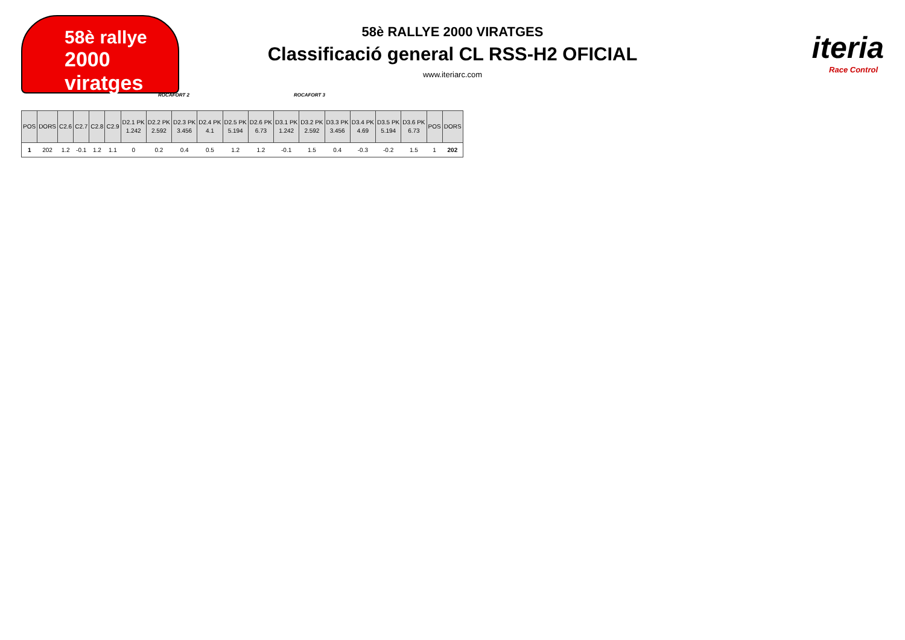58è rallye
2000 viratges
iteria
Race Control
58è RALLYE 2000 VIRATGES
Classificació general CL RSS-H2 OFICIAL
www.iteriarc.com
ROCAFORT 2 ROCAFORT 3
| POS | DORS | C2.6 | C2.7 | C2.8 | C2.9 | D2.1 PK 1.242 | D2.2 PK 2.592 | D2.3 PK 3.456 | D2.4 PK 4.1 | D2.5 PK 5.194 | D2.6 PK 6.73 | D3.1 PK 1.242 | D3.2 PK 2.592 | D3.3 PK 3.456 | D3.4 PK 4.69 | D3.5 PK 5.194 | D3.6 PK 6.73 | POS | DORS |
| --- | --- | --- | --- | --- | --- | --- | --- | --- | --- | --- | --- | --- | --- | --- | --- | --- | --- | --- | --- |
| 1 | 202 | 1.2 | -0.1 | 1.2 | 1.1 | 0 | 0.2 | 0.4 | 0.5 | 1.2 | 1.2 | -0.1 | 1.5 | 0.4 | -0.3 | -0.2 | 1.5 | 1 | 202 |